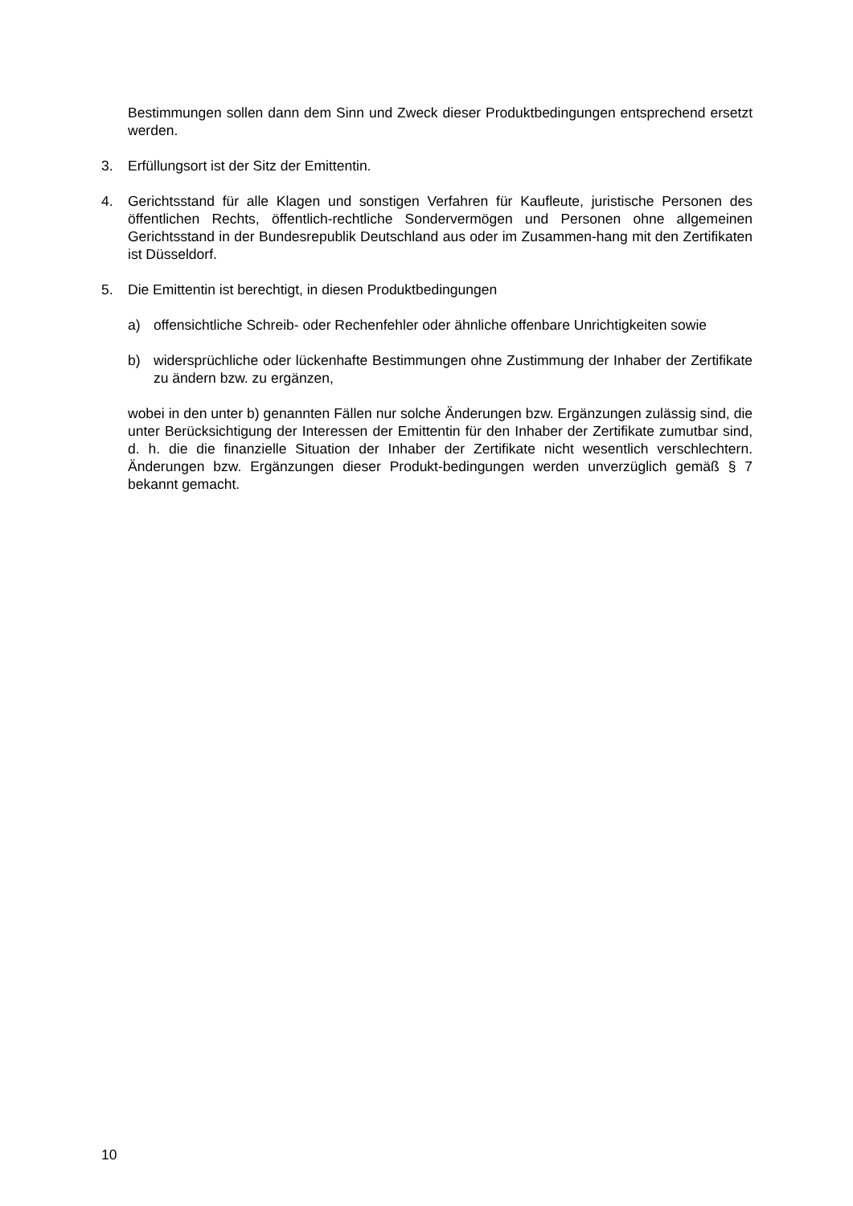Bestimmungen sollen dann dem Sinn und Zweck dieser Produktbedingungen entsprechend ersetzt werden.
3. Erfüllungsort ist der Sitz der Emittentin.
4. Gerichtsstand für alle Klagen und sonstigen Verfahren für Kaufleute, juristische Personen des öffentlichen Rechts, öffentlich-rechtliche Sondervermögen und Personen ohne allgemeinen Gerichtsstand in der Bundesrepublik Deutschland aus oder im Zusammen-hang mit den Zertifikaten ist Düsseldorf.
5. Die Emittentin ist berechtigt, in diesen Produktbedingungen
a) offensichtliche Schreib- oder Rechenfehler oder ähnliche offenbare Unrichtigkeiten sowie
b) widersprüchliche oder lückenhafte Bestimmungen ohne Zustimmung der Inhaber der Zertifikate zu ändern bzw. zu ergänzen,
wobei in den unter b) genannten Fällen nur solche Änderungen bzw. Ergänzungen zulässig sind, die unter Berücksichtigung der Interessen der Emittentin für den Inhaber der Zertifikate zumutbar sind, d. h. die die finanzielle Situation der Inhaber der Zertifikate nicht wesentlich verschlechtern. Änderungen bzw. Ergänzungen dieser Produkt-bedingungen werden unverzüglich gemäß § 7 bekannt gemacht.
10